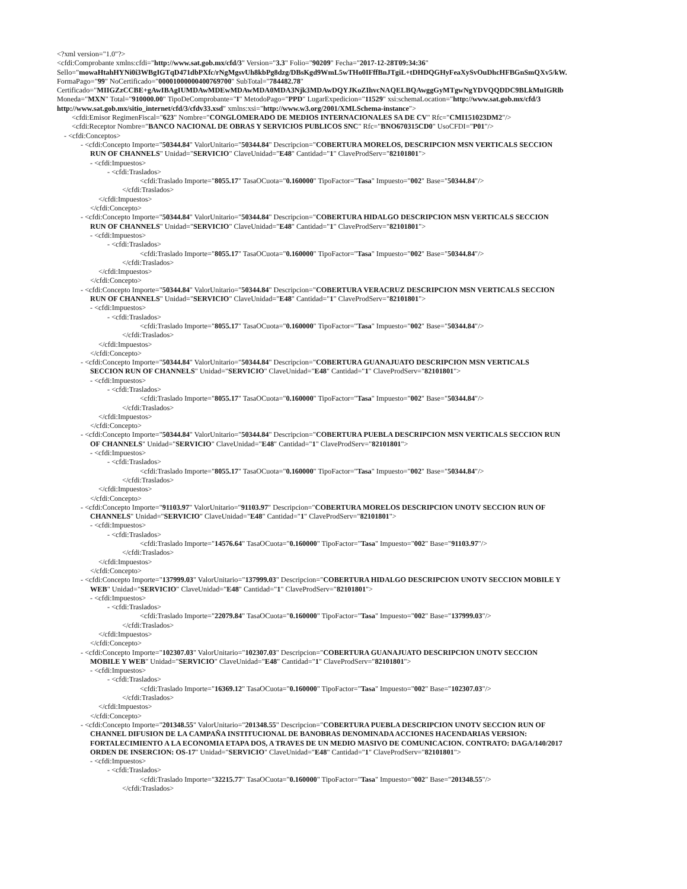<?xml version="1.0"?>
<cfdi:Comprobante xmlns:cfdi="http://www.sat.gob.mx/cfd/3" Version="3.3" Folio="90209" Fecha="2017-12-28T09:34:36"
Sello="mowaHtahHYNi0i3WBgIGTqD471dbPXfc/rNgMgsvUh8kbPg8dzg/DBsKgd9WmL5wTHo0IFffBnJTgiL+tDHDQGHyFeaXySvOuDhcHFBGnSmQXv5/kW.
FormaPago="99" NoCertificado="00001000000400769700" SubTotal="784482.78"
Certificado="MIIGZzCCBE+gAwIBAgIUMDAwMDEwMDAwMDA0MDA3Njk3MDAwDQYJKoZIhvcNAQELBQAwggGyMTgwNgYDVQQDDC9BLkMuIGRlb
Moneda="MXN" Total="910000.00" TipoDeComprobante="I" MetodoPago="PPD" LugarExpedicion="11529" xsi:schemaLocation="http://www.sat.gob.mx/cfd/3
http://www.sat.gob.mx/sitio_internet/cfd/3/cfdv33.xsd" xmlns:xsi="http://www.w3.org/2001/XMLSchema-instance">
<cfdi:Emisor RegimenFiscal="623" Nombre="CONGLOMERADO DE MEDIOS INTERNACIONALES SA DE CV" Rfc="CMI151023DM2"/>
<cfdi:Receptor Nombre="BANCO NACIONAL DE OBRAS Y SERVICIOS PUBLICOS SNC" Rfc="BNO670315CD0" UsoCFDI="P01"/>
- <cfdi:Conceptos>
- <cfdi:Concepto Importe="50344.84" ValorUnitario="50344.84" Descripcion="COBERTURA MORELOS, DESCRIPCION MSN VERTICALS SECCION
RUN OF CHANNELS" Unidad="SERVICIO" ClaveUnidad="E48" Cantidad="1" ClaveProdServ="82101801">
- <cfdi:Impuestos>
- <cfdi:Traslados>
<cfdi:Traslado Importe="8055.17" TasaOCuota="0.160000" TipoFactor="Tasa" Impuesto="002" Base="50344.84"/>
</cfdi:Traslados>
</cfdi:Impuestos>
</cfdi:Concepto>
- <cfdi:Concepto Importe="50344.84" ValorUnitario="50344.84" Descripcion="COBERTURA HIDALGO DESCRIPCION MSN VERTICALS SECCION
RUN OF CHANNELS" Unidad="SERVICIO" ClaveUnidad="E48" Cantidad="1" ClaveProdServ="82101801">
- <cfdi:Impuestos>
- <cfdi:Traslados>
<cfdi:Traslado Importe="8055.17" TasaOCuota="0.160000" TipoFactor="Tasa" Impuesto="002" Base="50344.84"/>
</cfdi:Traslados>
</cfdi:Impuestos>
</cfdi:Concepto>
- <cfdi:Concepto Importe="50344.84" ValorUnitario="50344.84" Descripcion="COBERTURA VERACRUZ DESCRIPCION MSN VERTICALS SECCION
RUN OF CHANNELS" Unidad="SERVICIO" ClaveUnidad="E48" Cantidad="1" ClaveProdServ="82101801">
- <cfdi:Impuestos>
- <cfdi:Traslados>
<cfdi:Traslado Importe="8055.17" TasaOCuota="0.160000" TipoFactor="Tasa" Impuesto="002" Base="50344.84"/>
</cfdi:Traslados>
</cfdi:Impuestos>
</cfdi:Concepto>
- <cfdi:Concepto Importe="50344.84" ValorUnitario="50344.84" Descripcion="COBERTURA GUANAJUATO DESCRIPCION MSN VERTICALS
SECCION RUN OF CHANNELS" Unidad="SERVICIO" ClaveUnidad="E48" Cantidad="1" ClaveProdServ="82101801">
- <cfdi:Impuestos>
- <cfdi:Traslados>
<cfdi:Traslado Importe="8055.17" TasaOCuota="0.160000" TipoFactor="Tasa" Impuesto="002" Base="50344.84"/>
</cfdi:Traslados>
</cfdi:Impuestos>
</cfdi:Concepto>
- <cfdi:Concepto Importe="50344.84" ValorUnitario="50344.84" Descripcion="COBERTURA PUEBLA DESCRIPCION MSN VERTICALS SECCION RUN
OF CHANNELS" Unidad="SERVICIO" ClaveUnidad="E48" Cantidad="1" ClaveProdServ="82101801">
- <cfdi:Impuestos>
- <cfdi:Traslados>
<cfdi:Traslado Importe="8055.17" TasaOCuota="0.160000" TipoFactor="Tasa" Impuesto="002" Base="50344.84"/>
</cfdi:Traslados>
</cfdi:Impuestos>
</cfdi:Concepto>
- <cfdi:Concepto Importe="91103.97" ValorUnitario="91103.97" Descripcion="COBERTURA MORELOS DESCRIPCION UNOTV SECCION RUN OF
CHANNELS" Unidad="SERVICIO" ClaveUnidad="E48" Cantidad="1" ClaveProdServ="82101801">
- <cfdi:Impuestos>
- <cfdi:Traslados>
<cfdi:Traslado Importe="14576.64" TasaOCuota="0.160000" TipoFactor="Tasa" Impuesto="002" Base="91103.97"/>
</cfdi:Traslados>
</cfdi:Impuestos>
</cfdi:Concepto>
- <cfdi:Concepto Importe="137999.03" ValorUnitario="137999.03" Descripcion="COBERTURA HIDALGO DESCRIPCION UNOTV SECCION MOBILE Y
WEB" Unidad="SERVICIO" ClaveUnidad="E48" Cantidad="1" ClaveProdServ="82101801">
- <cfdi:Impuestos>
- <cfdi:Traslados>
<cfdi:Traslado Importe="22079.84" TasaOCuota="0.160000" TipoFactor="Tasa" Impuesto="002" Base="137999.03"/>
</cfdi:Traslados>
</cfdi:Impuestos>
</cfdi:Concepto>
- <cfdi:Concepto Importe="102307.03" ValorUnitario="102307.03" Descripcion="COBERTURA GUANAJUATO DESCRIPCION UNOTV SECCION
MOBILE Y WEB" Unidad="SERVICIO" ClaveUnidad="E48" Cantidad="1" ClaveProdServ="82101801">
- <cfdi:Impuestos>
- <cfdi:Traslados>
<cfdi:Traslado Importe="16369.12" TasaOCuota="0.160000" TipoFactor="Tasa" Impuesto="002" Base="102307.03"/>
</cfdi:Traslados>
</cfdi:Impuestos>
</cfdi:Concepto>
- <cfdi:Concepto Importe="201348.55" ValorUnitario="201348.55" Descripcion="COBERTURA PUEBLA DESCRIPCION UNOTV SECCION RUN OF
CHANNEL DIFUSION DE LA CAMPAÑA INSTITUCIONAL DE BANOBRAS DENOMINADA ACCIONES HACENDARIAS VERSION:
FORTALECIMIENTO A LA ECONOMIA ETAPA DOS, A TRAVES DE UN MEDIO MASIVO DE COMUNICACION. CONTRATO: DAGA/140/2017
ORDEN DE INSERCION: OS-17" Unidad="SERVICIO" ClaveUnidad="E48" Cantidad="1" ClaveProdServ="82101801">
- <cfdi:Impuestos>
- <cfdi:Traslados>
<cfdi:Traslado Importe="32215.77" TasaOCuota="0.160000" TipoFactor="Tasa" Impuesto="002" Base="201348.55"/>
</cfdi:Traslados>